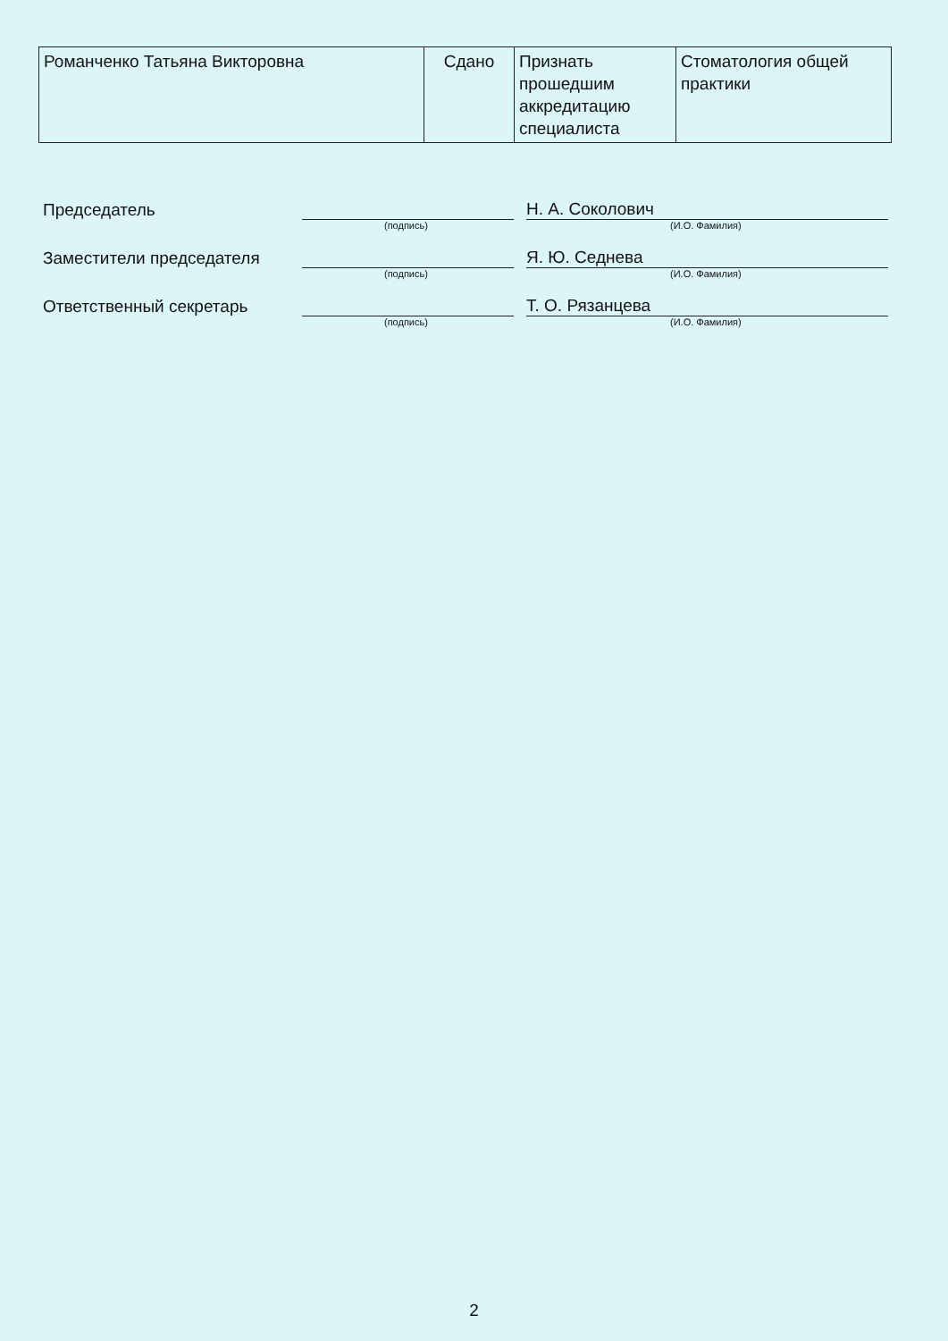| Романченко Татьяна Викторовна | Сдано | Признать прошедшим аккредитацию специалиста | Стоматология общей практики |
Председатель
Н. А. Соколович
(подпись) (И.О. Фамилия)
Заместители председателя
Я. Ю. Седнева
(подпись) (И.О. Фамилия)
Ответственный секретарь
Т. О. Рязанцева
(подпись) (И.О. Фамилия)
2